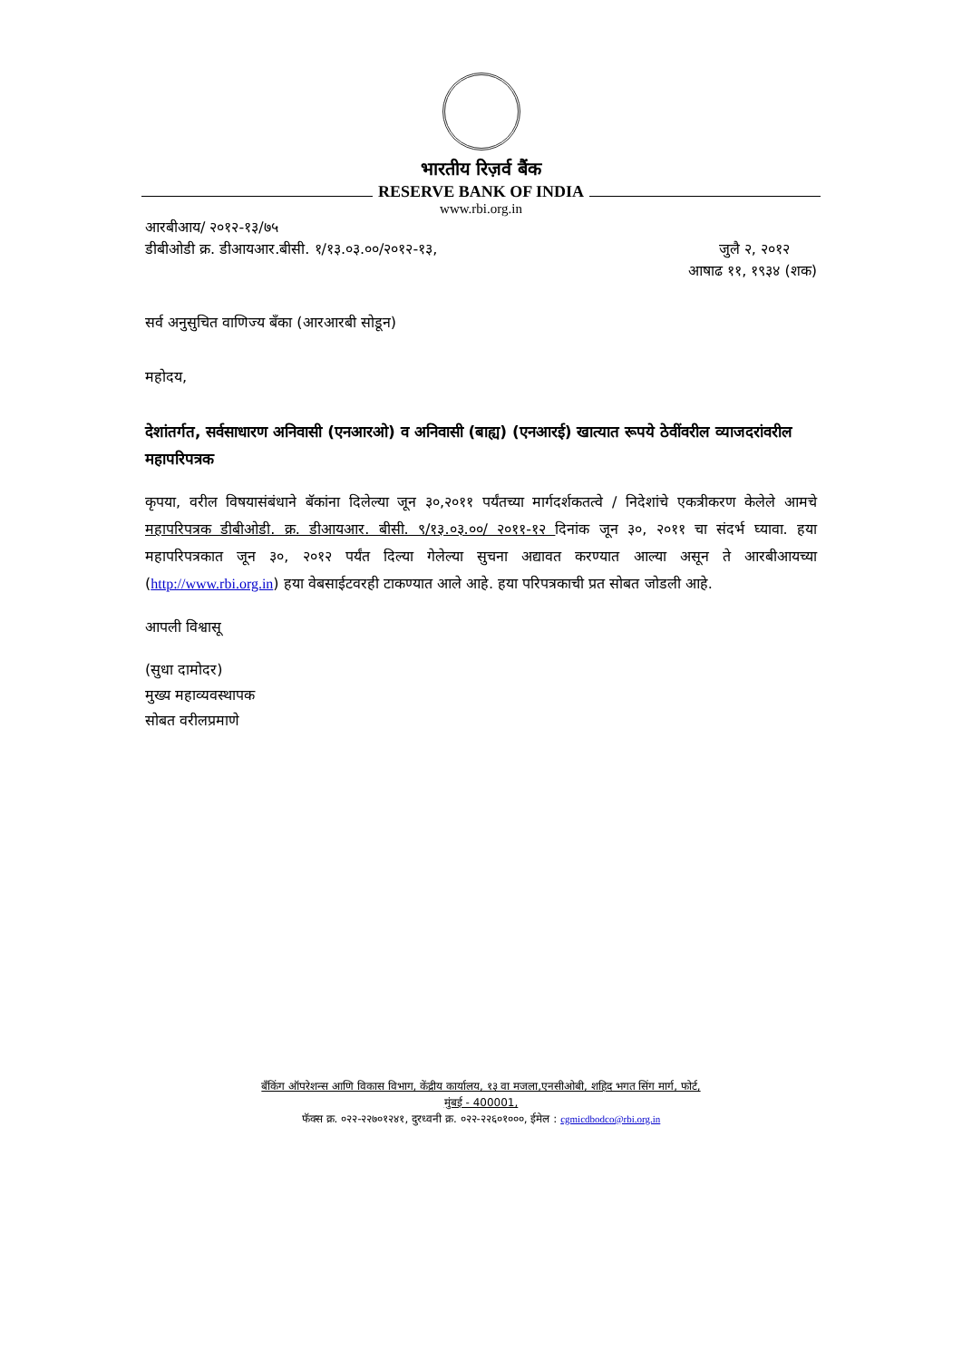भारतीय रिज़र्व बैंक
RESERVE BANK OF INDIA
www.rbi.org.in
आरबीआय/ २०१२-१३/७५
डीबीओडी क्र. डीआयआर.बीसी. १/१३.०३.००/२०१२-१३, जुलै २, २०१२
आषाढ ११, १९३४ (शक)
सर्व अनुसुचित वाणिज्य बँका (आरआरबी सोडून)
महोदय,
देशांतर्गत, सर्वसाधारण अनिवासी (एनआरओ) व अनिवासी (बाह्य) (एनआरई) खात्यात रूपये ठेवींवरील व्याजदरांवरील महापरिपत्रक
कृपया, वरील विषयासंबंधाने बॅकांना दिलेल्या जून ३०,२०११ पर्यंतच्या मार्गदर्शकतत्वे / निदेशांचे एकत्रीकरण केलेले आमचे महापरिपत्रक डीबीओडी. क्र. डीआयआर. बीसी. ९/१३.०३.००/ २०११-१२ दिनांक जून ३०, २०११ चा संदर्भ घ्यावा. हया महापरिपत्रकात जून ३०, २०१२ पर्यंत दिल्या गेलेल्या सुचना अद्यावत करण्यात आल्या असून ते आरबीआयच्या (http://www.rbi.org.in) हया वेबसाईटवरही टाकण्यात आले आहे. हया परिपत्रकाची प्रत सोबत जोडली आहे.
आपली विश्वासू
(सुधा दामोदर)
मुख्य महाव्यवस्थापक
सोबत वरीलप्रमाणे
बँकिंग ऑपरेशन्स आणि विकास विभाग, केंद्रीय कार्यालय, १३ वा मजला,एनसीओबी, शहिद भगत सिंग मार्ग, फोर्ट,
मुंबई - 400001,
फॅक्स क्र. ०२२-२२७०१२४१, दुरध्वनी क्र. ०२२-२२६०१०००, ईमेल : cgmicdbodco@rbi.org.in